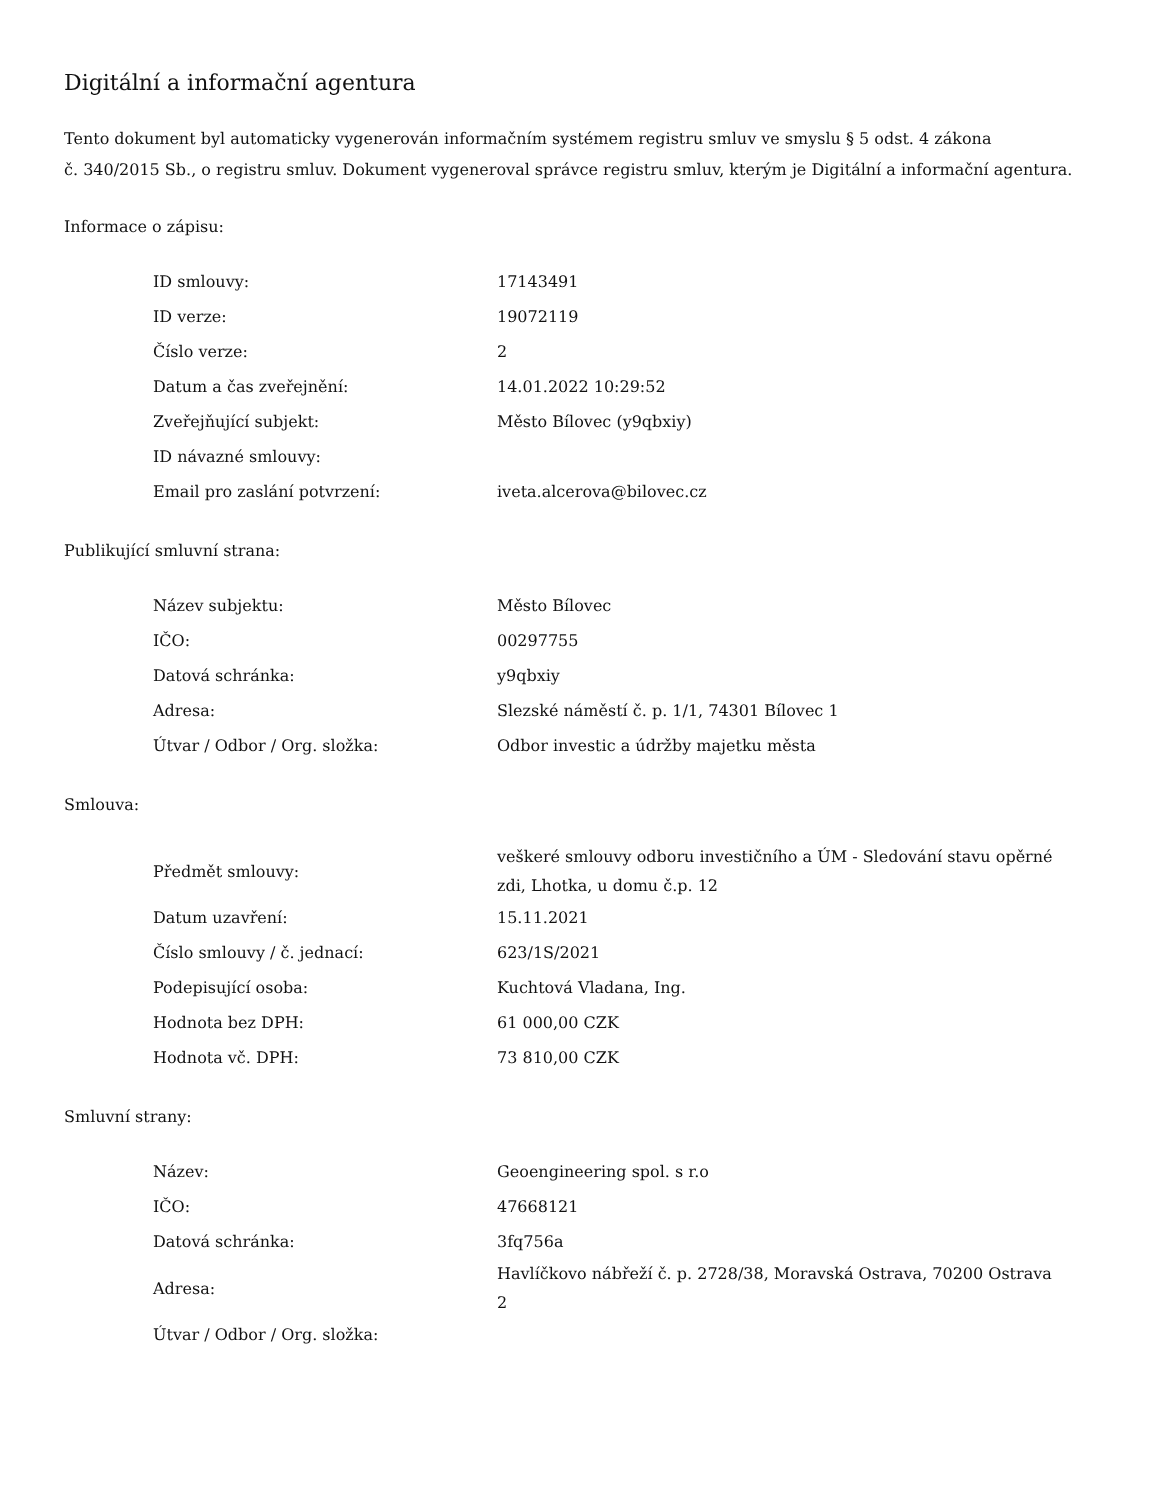Digitální a informační agentura
Tento dokument byl automaticky vygenerován informačním systémem registru smluv ve smyslu § 5 odst. 4 zákona
č. 340/2015 Sb., o registru smluv. Dokument vygeneroval správce registru smluv, kterým je Digitální a informační agentura.
Informace o zápisu:
| ID smlouvy: | 17143491 |
| ID verze: | 19072119 |
| Číslo verze: | 2 |
| Datum a čas zveřejnění: | 14.01.2022 10:29:52 |
| Zveřejňující subjekt: | Město Bílovec (y9qbxiy) |
| ID návazné smlouvy: | |
| Email pro zaslání potvrzení: | iveta.alcerova@bilovec.cz |
Publikující smluvní strana:
| Název subjektu: | Město Bílovec |
| IČO: | 00297755 |
| Datová schránka: | y9qbxiy |
| Adresa: | Slezské náměstí č. p. 1/1, 74301 Bílovec 1 |
| Útvar / Odbor / Org. složka: | Odbor investic a údržby majetku města |
Smlouva:
| Předmět smlouvy: | veškeré smlouvy odboru investičního a ÚM - Sledování stavu opěrné zdi, Lhotka, u domu č.p. 12 |
| Datum uzavření: | 15.11.2021 |
| Číslo smlouvy / č. jednací: | 623/1S/2021 |
| Podepisující osoba: | Kuchtová Vladana, Ing. |
| Hodnota bez DPH: | 61 000,00 CZK |
| Hodnota vč. DPH: | 73 810,00 CZK |
Smluvní strany:
| Název: | Geoengineering spol. s r.o |
| IČO: | 47668121 |
| Datová schránka: | 3fq756a |
| Adresa: | Havlíčkovo nábřeží č. p. 2728/38, Moravská Ostrava, 70200 Ostrava 2 |
| Útvar / Odbor / Org. složka: | |